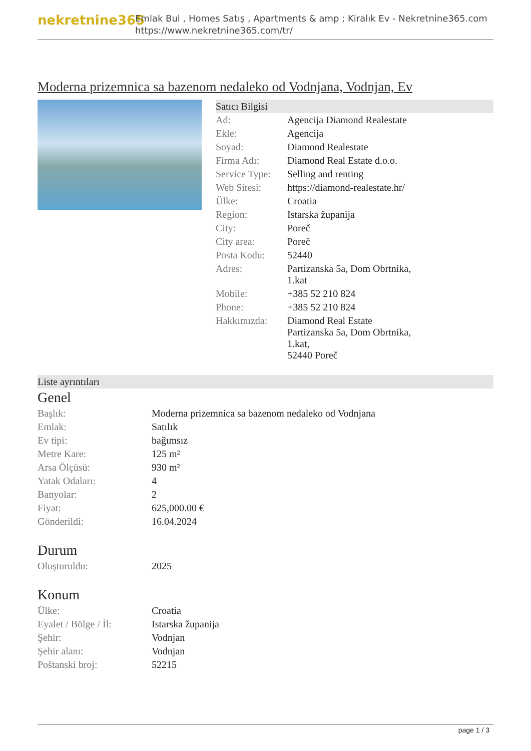nekretnine365
Emlak Bul , Homes Satış , Apartments & amp ; Kiralık Ev - Nekretnine365.com
https://www.nekretnine365.com/tr/
Moderna prizemnica sa bazenom nedaleko od Vodnjana, Vodnjan, Ev
Satıcı Bilgisi
| Ad: | Agencija Diamond Realestate |
| Ekle: | Agencija |
| Soyad: | Diamond Realestate |
| Firma Adı: | Diamond Real Estate d.o.o. |
| Service Type: | Selling and renting |
| Web Sitesi: | https://diamond-realestate.hr/ |
| Ülke: | Croatia |
| Region: | Istarska županija |
| City: | Poreč |
| City area: | Poreč |
| Posta Kodu: | 52440 |
| Adres: | Partizanska 5a, Dom Obrtnika, 1.kat |
| Mobile: | +385 52 210 824 |
| Phone: | +385 52 210 824 |
| Hakkımızda: | Diamond Real Estate Partizanska 5a, Dom Obrtnika, 1.kat, 52440 Poreč |
Liste ayrıntıları
Genel
| Başlık: | Moderna prizemnica sa bazenom nedaleko od Vodnjana |
| Emlak: | Satılık |
| Ev tipi: | bağımsız |
| Metre Kare: | 125 m² |
| Arsa Ölçüsü: | 930 m² |
| Yatak Odaları: | 4 |
| Banyolar: | 2 |
| Fiyat: | 625,000.00 € |
| Gönderildi: | 16.04.2024 |
Durum
| Oluşturuldu: | 2025 |
Konum
| Ülke: | Croatia |
| Eyalet / Bölge / İl: | Istarska županija |
| Şehir: | Vodnjan |
| Şehir alanı: | Vodnjan |
| Poštanski broj: | 52215 |
page 1 / 3